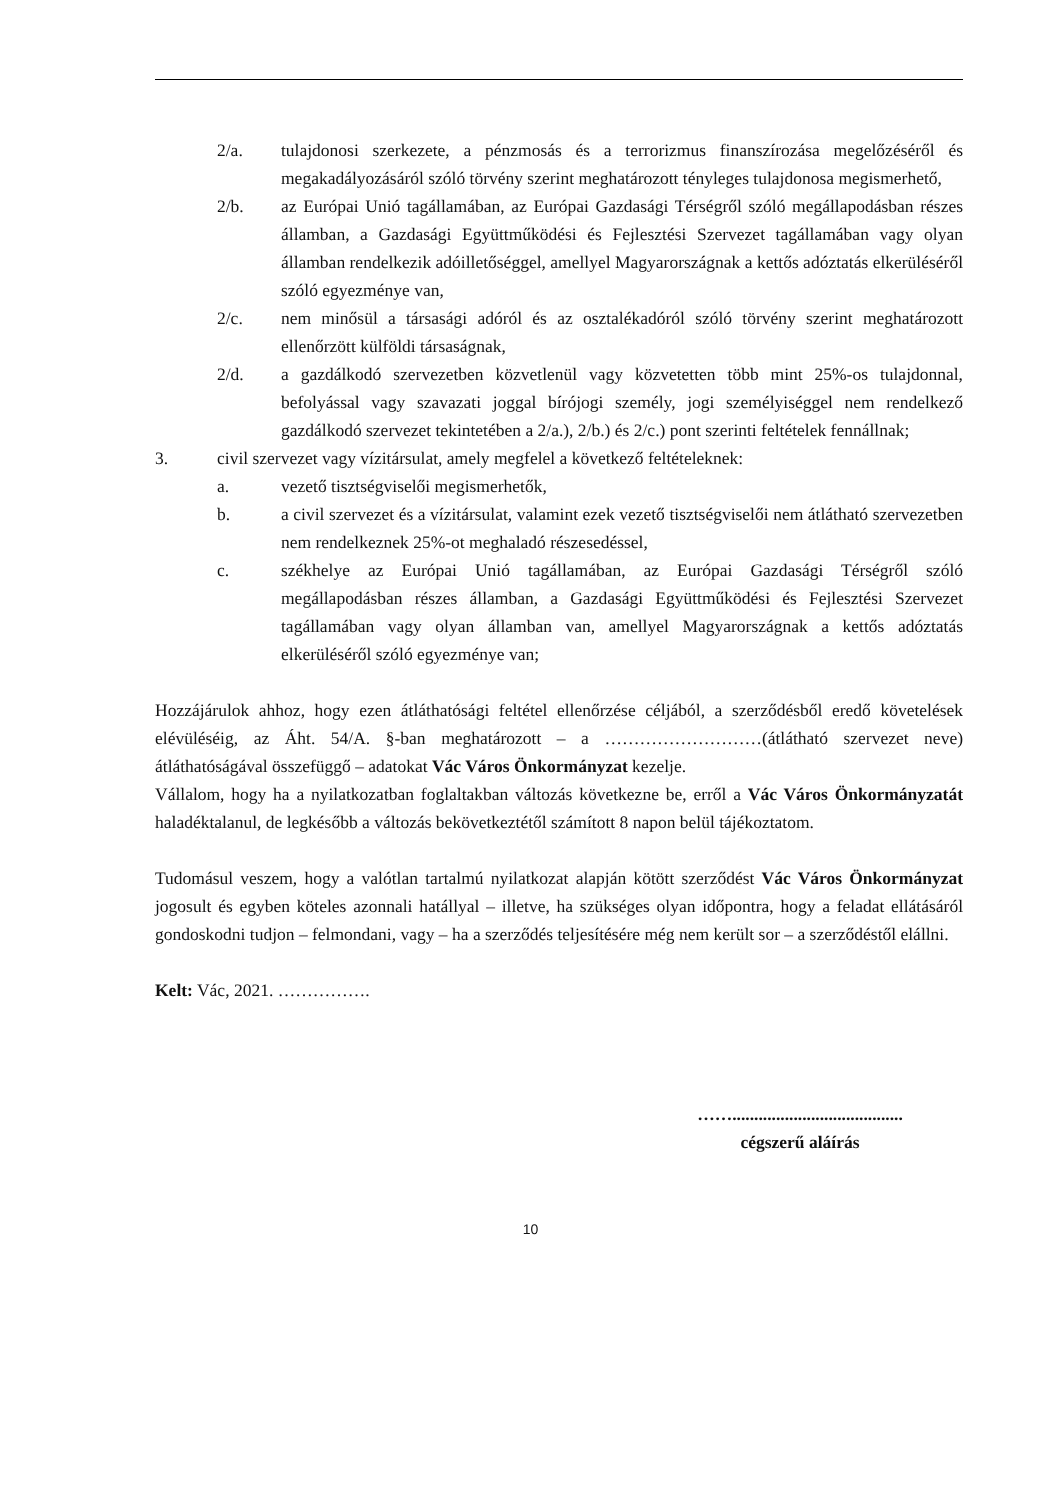2/a. tulajdonosi szerkezete, a pénzmosás és a terrorizmus finanszírozása megelőzéséről és megakadályozásáról szóló törvény szerint meghatározott tényleges tulajdonosa megismerhető,
2/b. az Európai Unió tagállamában, az Európai Gazdasági Térségről szóló megállapodásban részes államban, a Gazdasági Együttműködési és Fejlesztési Szervezet tagállamában vagy olyan államban rendelkezik adóilletőséggel, amellyel Magyarországnak a kettős adóztatás elkerüléséről szóló egyezménye van,
2/c. nem minősül a társasági adóról és az osztalékadóról szóló törvény szerint meghatározott ellenőrzött külföldi társaságnak,
2/d. a gazdálkodó szervezetben közvetlenül vagy közvetetten több mint 25%-os tulajdonnal, befolyással vagy szavazati joggal bírójogi személy, jogi személyiséggel nem rendelkező gazdálkodó szervezet tekintetében a 2/a.), 2/b.) és 2/c.) pont szerinti feltételek fennállnak;
3. civil szervezet vagy vízitársulat, amely megfelel a következő feltételeknek:
a. vezető tisztségviselői megismerhetők,
b. a civil szervezet és a vízitársulat, valamint ezek vezető tisztségviselői nem átlátható szervezetben nem rendelkeznek 25%-ot meghaladó részesedéssel,
c. székhelye az Európai Unió tagállamában, az Európai Gazdasági Térségről szóló megállapodásban részes államban, a Gazdasági Együttműködési és Fejlesztési Szervezet tagállamában vagy olyan államban van, amellyel Magyarországnak a kettős adóztatás elkerüléséről szóló egyezménye van;
Hozzájárulok ahhoz, hogy ezen átláthatósági feltétel ellenőrzése céljából, a szerződésből eredő követelések elévüléséig, az Áht. 54/A. §-ban meghatározott – a ………………………(átlátható szervezet neve) átláthatóságával összefüggő – adatokat Vác Város Önkormányzat kezelje.
Vállalom, hogy ha a nyilatkozatban foglaltakban változás következne be, erről a Vác Város Önkormányzatát haladéktalanul, de legkésőbb a változás bekövetkeztétől számított 8 napon belül tájékoztatom.
Tudomásul veszem, hogy a valótlan tartalmú nyilatkozat alapján kötött szerződést Vác Város Önkormányzat jogosult és egyben köteles azonnali hatállyal – illetve, ha szükséges olyan időpontra, hogy a feladat ellátásáról gondoskodni tudjon – felmondani, vagy – ha a szerződés teljesítésére még nem került sor – a szerződéstől elállni.
Kelt: Vác, 2021. …………….
…….......................................
cégszerű aláírás
10